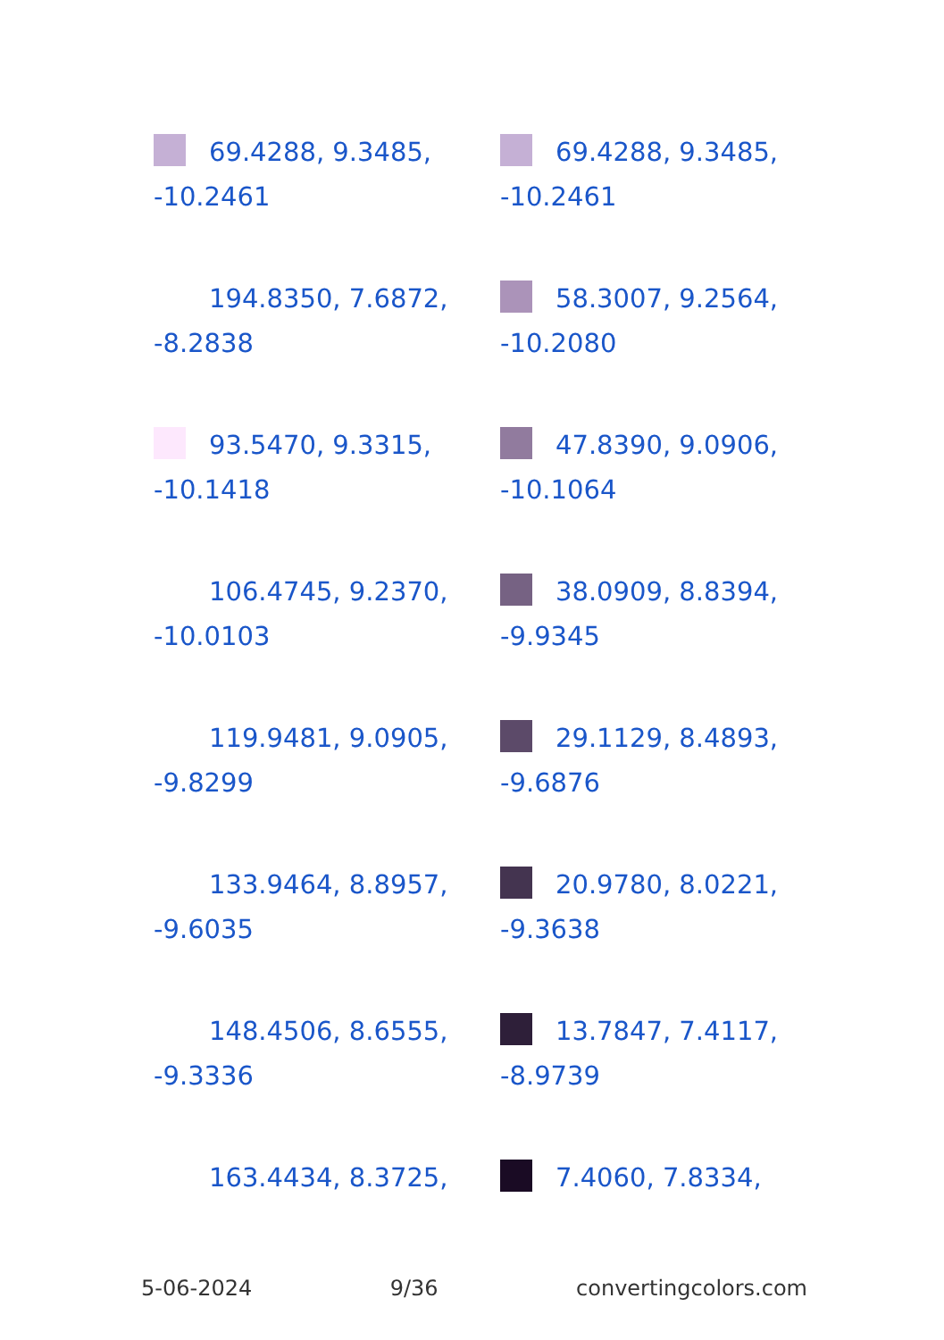69.4288, 9.3485, -10.2461
69.4288, 9.3485, -10.2461
194.8350, 7.6872, -8.2838
58.3007, 9.2564, -10.2080
93.5470, 9.3315, -10.1418
47.8390, 9.0906, -10.1064
106.4745, 9.2370, -10.0103
38.0909, 8.8394, -9.9345
119.9481, 9.0905, -9.8299
29.1129, 8.4893, -9.6876
133.9464, 8.8957, -9.6035
20.9780, 8.0221, -9.3638
148.4506, 8.6555, -9.3336
13.7847, 7.4117, -8.9739
163.4434, 8.3725,
7.4060, 7.8334,
5-06-2024 9/36 convertingcolors.com